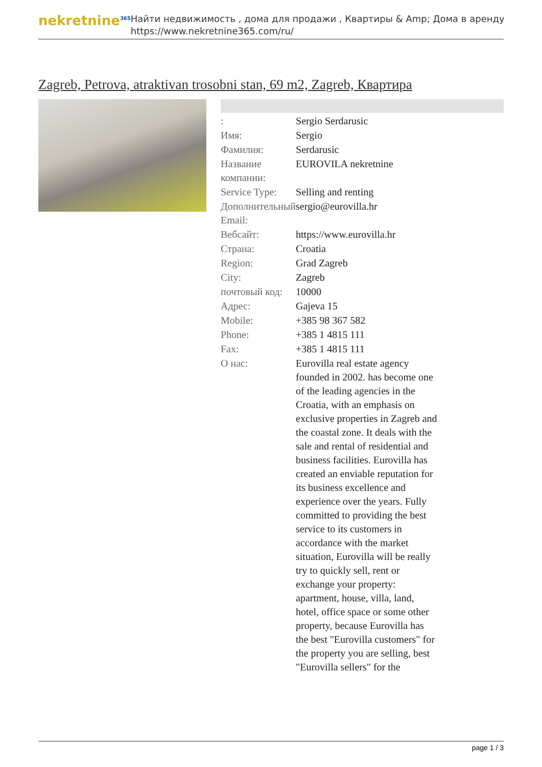nekretnine<sup>365</sup>
Найти недвижимость , дома для продажи , Квартиры & Amp; Дома в аренду
https://www.nekretnine365.com/ru/
Zagreb, Petrova, atraktivan trosobni stan, 69 m2, Zagreb, Квартира
| : | Sergio Serdarusic |
| Имя: | Sergio |
| Фамилия: | Serdarusic |
| Название компании: | EUROVILA nekretnine |
| Service Type: | Selling and renting |
| Дополнительный Email: | sergio@eurovilla.hr |
| Вебсайт: | https://www.eurovilla.hr |
| Страна: | Croatia |
| Region: | Grad Zagreb |
| City: | Zagreb |
| почтовый код: | 10000 |
| Адрес: | Gajeva 15 |
| Mobile: | +385 98 367 582 |
| Phone: | +385 1 4815 111 |
| Fax: | +385 1 4815 111 |
| О нас: | Eurovilla real estate agency founded in 2002. has become one of the leading agencies in the Croatia, with an emphasis on exclusive properties in Zagreb and the coastal zone. It deals with the sale and rental of residential and business facilities. Eurovilla has created an enviable reputation for its business excellence and experience over the years. Fully committed to providing the best service to its customers in accordance with the market situation, Eurovilla will be really try to quickly sell, rent or exchange your property: apartment, house, villa, land, hotel, office space or some other property, because Eurovilla has the best "Eurovilla customers" for the property you are selling, best "Eurovilla sellers" for the |
page 1 / 3